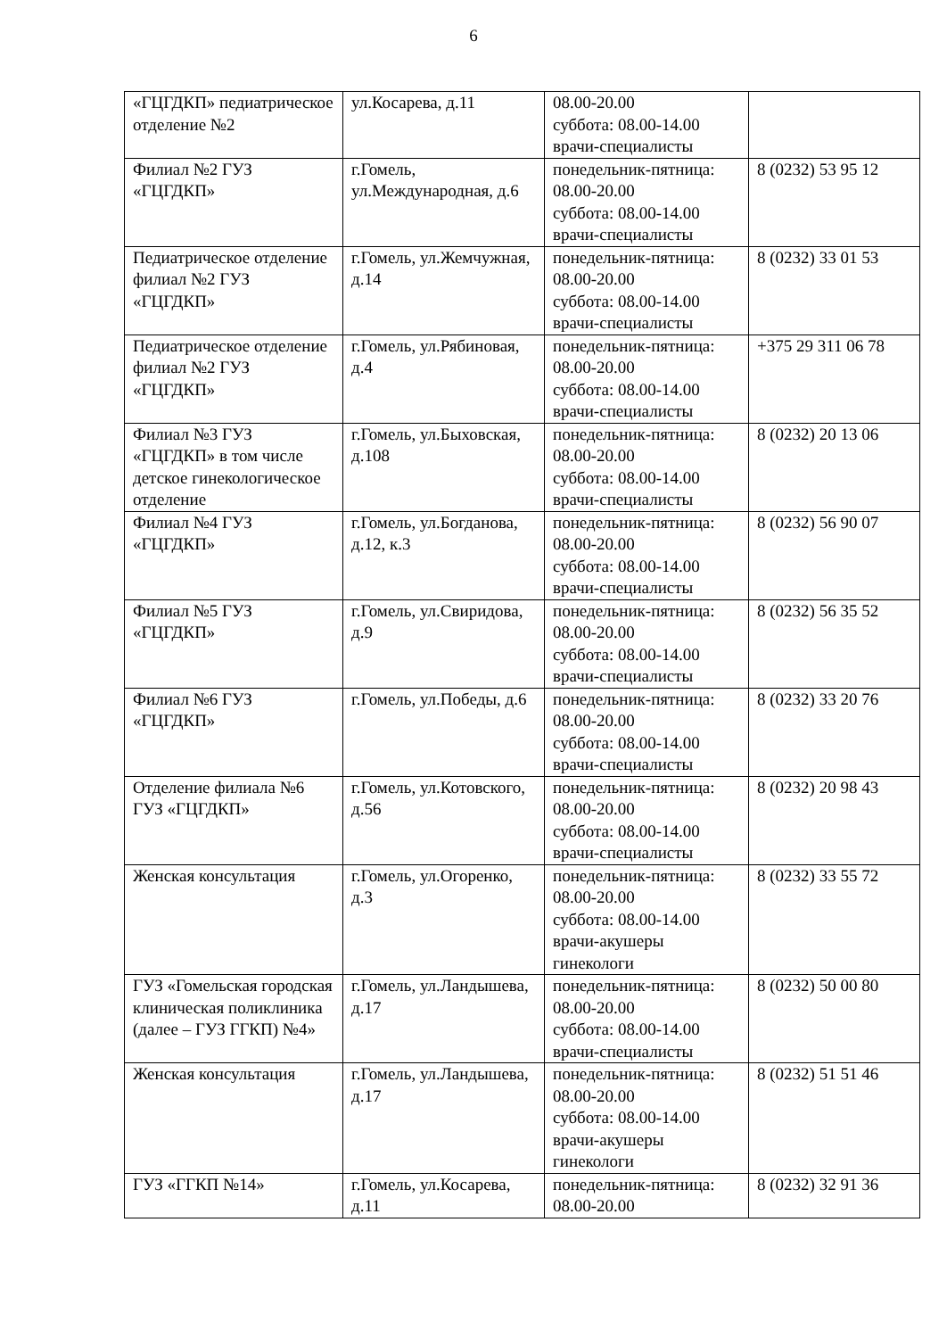6
| «ГЦГДКП» педиатрическое отделение №2 | ул.Косарева, д.11 | 08.00-20.00 суббота: 08.00-14.00 врачи-специалисты | |
| Филиал №2 ГУЗ «ГЦГДКП» | г.Гомель, ул.Международная, д.6 | понедельник-пятница: 08.00-20.00 суббота: 08.00-14.00 врачи-специалисты | 8 (0232) 53 95 12 |
| Педиатрическое отделение филиал №2 ГУЗ «ГЦГДКП» | г.Гомель, ул.Жемчужная, д.14 | понедельник-пятница: 08.00-20.00 суббота: 08.00-14.00 врачи-специалисты | 8 (0232) 33 01 53 |
| Педиатрическое отделение филиал №2 ГУЗ «ГЦГДКП» | г.Гомель, ул.Рябиновая, д.4 | понедельник-пятница: 08.00-20.00 суббота: 08.00-14.00 врачи-специалисты | +375 29 311 06 78 |
| Филиал №3 ГУЗ «ГЦГДКП» в том числе детское гинекологическое отделение | г.Гомель, ул.Быховская, д.108 | понедельник-пятница: 08.00-20.00 суббота: 08.00-14.00 врачи-специалисты | 8 (0232) 20 13 06 |
| Филиал №4 ГУЗ «ГЦГДКП» | г.Гомель, ул.Богданова, д.12, к.3 | понедельник-пятница: 08.00-20.00 суббота: 08.00-14.00 врачи-специалисты | 8 (0232) 56 90 07 |
| Филиал №5 ГУЗ «ГЦГДКП» | г.Гомель, ул.Свиридова, д.9 | понедельник-пятница: 08.00-20.00 суббота: 08.00-14.00 врачи-специалисты | 8 (0232) 56 35 52 |
| Филиал №6 ГУЗ «ГЦГДКП» | г.Гомель, ул.Победы, д.6 | понедельник-пятница: 08.00-20.00 суббота: 08.00-14.00 врачи-специалисты | 8 (0232) 33 20 76 |
| Отделение филиала №6 ГУЗ «ГЦГДКП» | г.Гомель, ул.Котовского, д.56 | понедельник-пятница: 08.00-20.00 суббота: 08.00-14.00 врачи-специалисты | 8 (0232) 20 98 43 |
| Женская консультация | г.Гомель, ул.Огоренко, д.3 | понедельник-пятница: 08.00-20.00 суббота: 08.00-14.00 врачи-акушеры гинекологи | 8 (0232) 33 55 72 |
| ГУЗ «Гомельская городская клиническая поликлиника (далее – ГУЗ ГГКП) №4» | г.Гомель, ул.Ландышева, д.17 | понедельник-пятница: 08.00-20.00 суббота: 08.00-14.00 врачи-специалисты | 8 (0232) 50 00 80 |
| Женская консультация | г.Гомель, ул.Ландышева, д.17 | понедельник-пятница: 08.00-20.00 суббота: 08.00-14.00 врачи-акушеры гинекологи | 8 (0232) 51 51 46 |
| ГУЗ «ГГКП №14» | г.Гомель, ул.Косарева, д.11 | понедельник-пятница: 08.00-20.00 | 8 (0232) 32 91 36 |